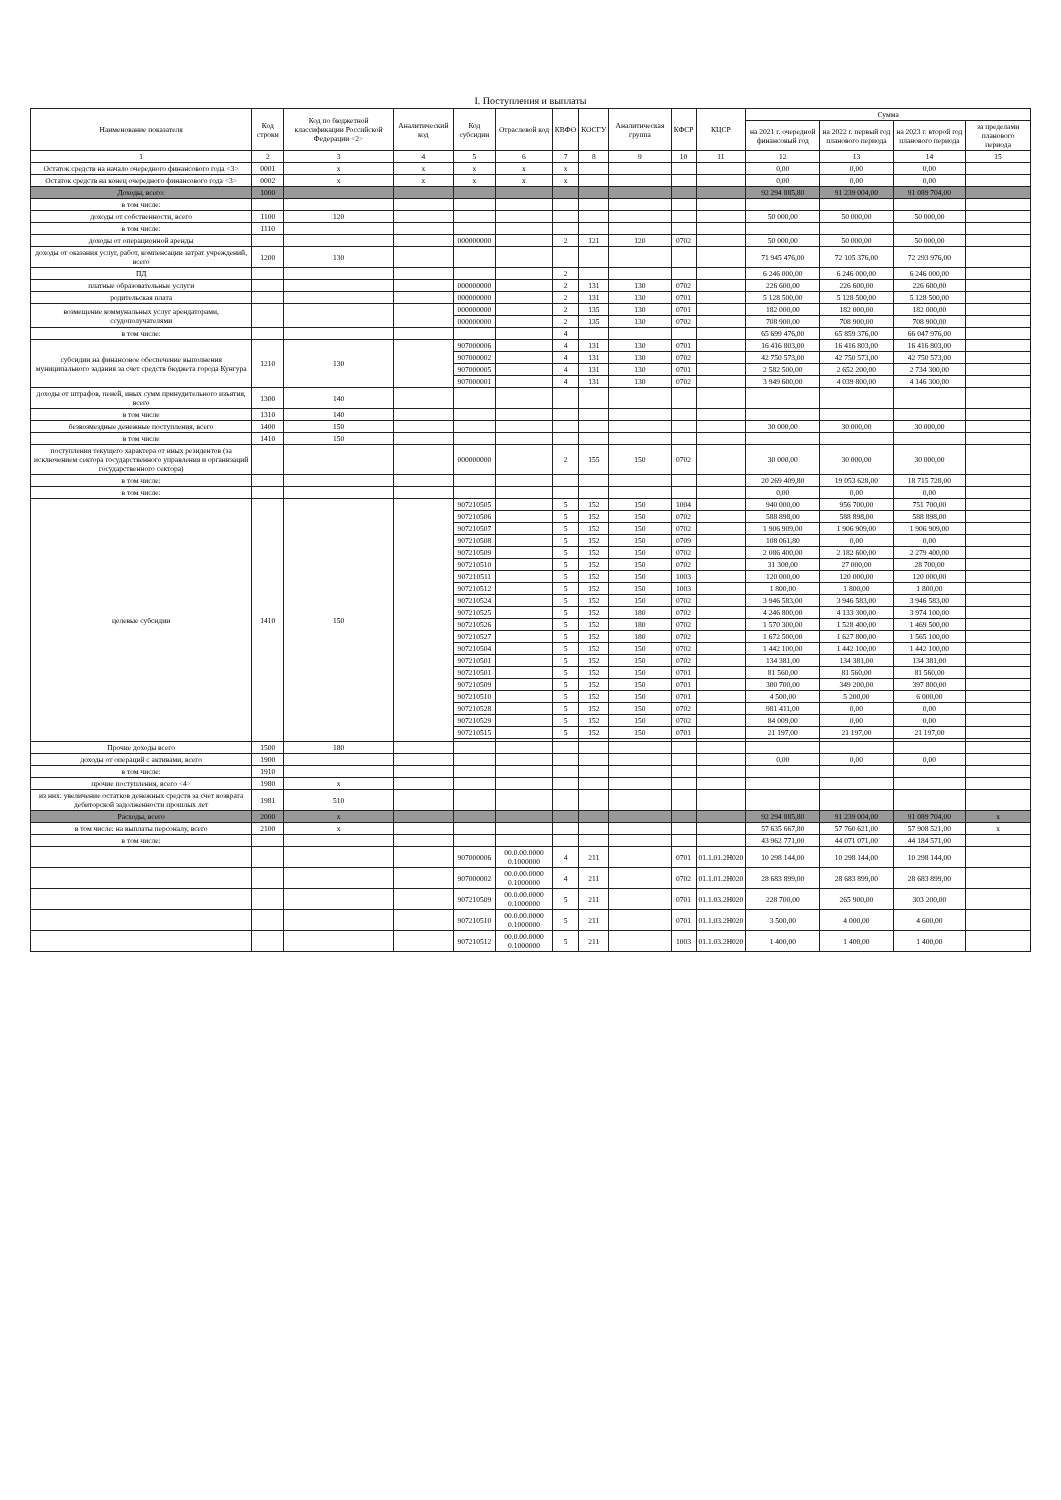I. Поступления и выплаты
| Наименование показателя | Код строки | Код по бюджетной классификации Российской Федерации <2> | Аналитический код | Код субсидии | Отраслевой код | КВФО | КОСГУ | Аналитическая группа | КФСР | КЦСР | Сумма | | | |
| --- | --- | --- | --- | --- | --- | --- | --- | --- | --- | --- | --- | --- | --- | --- |
| | | | | | | | | | | | на 2021 г. очередной финансовый год | на 2022 г. первый год планового периода | на 2023 г. второй год планового периода | за пределами планового периода |
| 1 | 2 | 3 | 4 | 5 | 6 | 7 | 8 | 9 | 10 | 11 | 12 | 13 | 14 | 15 |
| Остаток средств на начало очередного финансового года <3> | 0001 | x | x | x | x | x | | | | | 0,00 | 0,00 | 0,00 | |
| Остаток средств на конец очередного финансового года <3> | 0002 | x | x | x | x | x | | | | | 0,00 | 0,00 | 0,00 | |
| Доходы, всего: | 1000 | | | | | | | | | | 92 294 885,80 | 91 239 004,00 | 91 089 704,00 | |
| в том числе: | | | | | | | | | | | | | | |
| доходы от собственности, всего | 1100 | 120 | | | | | | | | | 50 000,00 | 50 000,00 | 50 000,00 | |
| в том числе: | 1110 | | | | | | | | | | | | | |
| доходы от операционной аренды | | | | 000000000 | | 2 | 121 | 120 | 0702 | | 50 000,00 | 50 000,00 | 50 000,00 | |
| доходы от оказания услуг, работ, компенсации затрат учреждений, всего | 1200 | 130 | | | | | | | | | 71 945 476,00 | 72 105 376,00 | 72 293 976,00 | |
| ПД | | | | | | 2 | | | | | 6 246 000,00 | 6 246 000,00 | 6 246 000,00 | |
| платные образовательные услуги | | | | 000000000 | | 2 | 131 | 130 | 0702 | | 226 600,00 | 226 600,00 | 226 600,00 | |
| родительская плата | | | | 000000000 | | 2 | 131 | 130 | 0701 | | 5 128 500,00 | 5 128 500,00 | 5 128 500,00 | |
| возмещение коммунальных услуг арендаторами, ссудополучателями | | | | 000000000 | | 2 | 135 | 130 | 0701 | | 182 000,00 | 182 000,00 | 182 000,00 | |
| | | | | 000000000 | | 2 | 135 | 130 | 0702 | | 708 900,00 | 708 900,00 | 708 900,00 | |
| в том числе: | | | | | | 4 | | | | | 65 699 476,00 | 65 859 376,00 | 66 047 976,00 | |
| субсидии на финансовое обеспечение выполнения муниципального задания за счет средств бюджета города Кунгура | 1210 | 130 | | 907000006 | | 4 | 131 | 130 | 0701 | | 16 416 803,00 | 16 416 803,00 | 16 416 803,00 | |
| | | | | 907000002 | | 4 | 131 | 130 | 0702 | | 42 750 573,00 | 42 750 573,00 | 42 750 573,00 | |
| | | | | 907000005 | | 4 | 131 | 130 | 0701 | | 2 582 500,00 | 2 652 200,00 | 2 734 300,00 | |
| | | | | 907000001 | | 4 | 131 | 130 | 0702 | | 3 949 600,00 | 4 039 800,00 | 4 146 300,00 | |
| доходы от штрафов, пеней, иных сумм принудительного изъятия, всего | 1300 | 140 | | | | | | | | | | | | |
| в том числе | 1310 | 140 | | | | | | | | | | | | |
| безвозмездные денежные поступления, всего | 1400 | 150 | | | | | | | | | 30 000,00 | 30 000,00 | 30 000,00 | |
| в том числе | 1410 | 150 | | | | | | | | | | | | |
| поступления текущего характера от иных резидентов (за исключением сектора государственного управления и организаций государственного сектора) | | | | 000000000 | | 2 | 155 | 150 | 0702 | | 30 000,00 | 30 000,00 | 30 000,00 | |
| в том числе: | | | | | | | | | | | 20 269 409,80 | 19 053 628,00 | 18 715 728,00 | |
| в том числе: | | | | | | | | | | | 0,00 | 0,00 | 0,00 | |
| целевые субсидии | 1410 | 150 | | 907210505 | | 5 | 152 | 150 | 1004 | | 940 000,00 | 956 700,00 | 751 700,00 | |
| | | | | 907210506 | | 5 | 152 | 150 | 0702 | | 588 898,00 | 588 898,00 | 588 898,00 | |
| | | | | 907210507 | | 5 | 152 | 150 | 0702 | | 1 906 909,00 | 1 906 909,00 | 1 906 909,00 | |
| | | | | 907210508 | | 5 | 152 | 150 | 0709 | | 108 061,80 | 0,00 | 0,00 | |
| | | | | 907210509 | | 5 | 152 | 150 | 0702 | | 2 086 400,00 | 2 182 600,00 | 2 279 400,00 | |
| | | | | 907210510 | | 5 | 152 | 150 | 0702 | | 31 300,00 | 27 000,00 | 28 700,00 | |
| | | | | 907210511 | | 5 | 152 | 150 | 1003 | | 120 000,00 | 120 000,00 | 120 000,00 | |
| | | | | 907210512 | | 5 | 152 | 150 | 1003 | | 1 800,00 | 1 800,00 | 1 800,00 | |
| | | | | 907210524 | | 5 | 152 | 150 | 0702 | | 3 946 583,00 | 3 946 583,00 | 3 946 583,00 | |
| | | | | 907210525 | | 5 | 152 | 180 | 0702 | | 4 246 800,00 | 4 133 300,00 | 3 974 100,00 | |
| | | | | 907210526 | | 5 | 152 | 180 | 0702 | | 1 570 300,00 | 1 528 400,00 | 1 469 500,00 | |
| | | | | 907210527 | | 5 | 152 | 180 | 0702 | | 1 672 500,00 | 1 627 800,00 | 1 565 100,00 | |
| | | | | 907210504 | | 5 | 152 | 150 | 0702 | | 1 442 100,00 | 1 442 100,00 | 1 442 100,00 | |
| | | | | 907210501 | | 5 | 152 | 150 | 0702 | | 134 381,00 | 134 381,00 | 134 381,00 | |
| | | | | 907210501 | | 5 | 152 | 150 | 0701 | | 81 560,00 | 81 560,00 | 81 560,00 | |
| | | | | 907210509 | | 5 | 152 | 150 | 0701 | | 300 700,00 | 349 200,00 | 397 800,00 | |
| | | | | 907210510 | | 5 | 152 | 150 | 0701 | | 4 500,00 | 5 200,00 | 6 000,00 | |
| | | | | 907210528 | | 5 | 152 | 150 | 0702 | | 981 411,00 | 0,00 | 0,00 | |
| | | | | 907210529 | | 5 | 152 | 150 | 0702 | | 84 009,00 | 0,00 | 0,00 | |
| | | | | 907210515 | | 5 | 152 | 150 | 0701 | | 21 197,00 | 21 197,00 | 21 197,00 | |
| Прочие доходы всего | 1500 | 180 | | | | | | | | | | | | |
| доходы от операций с активами, всего | 1900 | | | | | | | | | | 0,00 | 0,00 | 0,00 | |
| в том числе: | 1910 | | | | | | | | | | | | | |
| прочие поступления, всего <4> | 1980 | x | | | | | | | | | | | | |
| из них: увеличение остатков денежных средств за счет возврата дебиторской задолженности прошлых лет | 1981 | 510 | | | | | | | | | | | | |
| Расходы, всего | 2000 | x | | | | | | | | | 92 294 885,80 | 91 239 004,00 | 91 089 704,00 | x |
| в том числе: на выплаты персоналу, всего | 2100 | x | | | | | | | | | 57 635 667,80 | 57 760 621,00 | 57 908 521,00 | x |
| в том числе: | | | | | | | | | | | 43 962 771,00 | 44 071 071,00 | 44 184 571,00 | |
| | | | | 907000006 | 00.0.00.0000 0.1000000 | 4 | 211 | | 0701 | 01.1.01.2Н020 | 10 298 144,00 | 10 298 144,00 | 10 298 144,00 | |
| | | | | 907000002 | 00.0.00.0000 0.1000000 | 4 | 211 | | 0702 | 01.1.01.2Н020 | 28 683 899,00 | 28 683 899,00 | 28 683 899,00 | |
| | | | | 907210509 | 00.0.00.0000 0.1000000 | 5 | 211 | | 0701 | 01.1.03.2Н020 | 228 700,00 | 265 900,00 | 303 200,00 | |
| | | | | 907210510 | 00.0.00.0000 0.1000000 | 5 | 211 | | 0701 | 01.1.03.2Н020 | 3 500,00 | 4 000,00 | 4 600,00 | |
| | | | | 907210512 | 00.0.00.0000 0.1000000 | 5 | 211 | | 1003 | 01.1.03.2Н020 | 1 400,00 | 1 400,00 | 1 400,00 | |